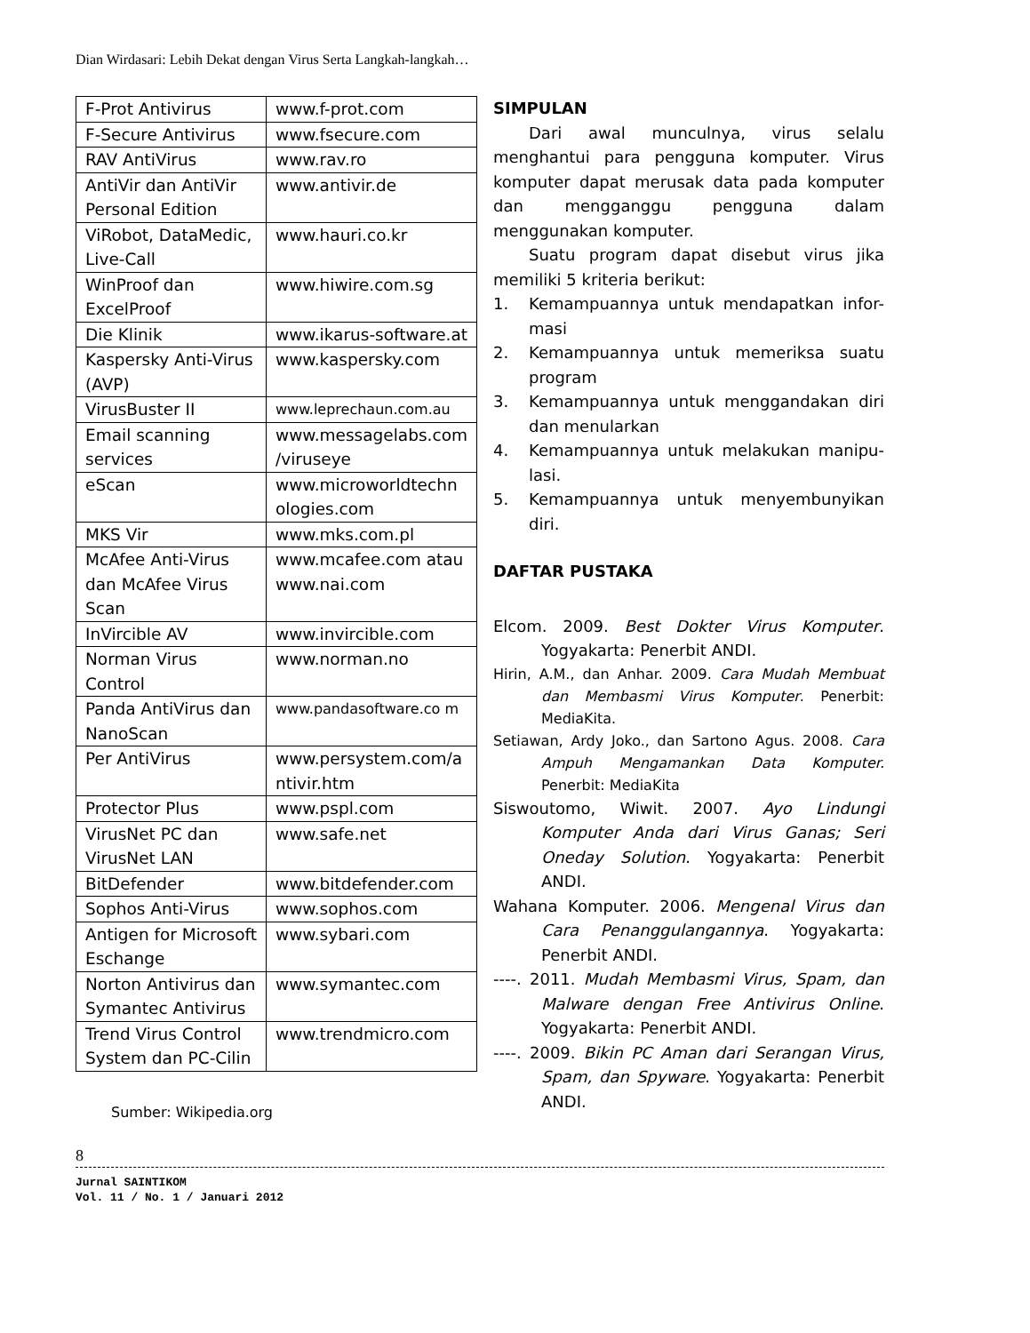Dian Wirdasari: Lebih Dekat dengan Virus Serta Langkah-langkah…
| F-Prot Antivirus | www.f-prot.com |
| F-Secure Antivirus | www.fsecure.com |
| RAV AntiVirus | www.rav.ro |
| AntiVir dan AntiVir Personal Edition | www.antivir.de |
| ViRobot, DataMedic, Live-Call | www.hauri.co.kr |
| WinProof dan ExcelProof | www.hiwire.com.sg |
| Die Klinik | www.ikarus-software.at |
| Kaspersky Anti-Virus (AVP) | www.kaspersky.com |
| VirusBuster II | www.leprechaun.com.au |
| Email scanning services | www.messagelabs.com /viruseye |
| eScan | www.microworldtechn ologies.com |
| MKS Vir | www.mks.com.pl |
| McAfee Anti-Virus dan McAfee Virus Scan | www.mcafee.com atau www.nai.com |
| InVircible AV | www.invircible.com |
| Norman Virus Control | www.norman.no |
| Panda AntiVirus dan NanoScan | www.pandasoftware.co m |
| Per AntiVirus | www.persystem.com/a ntivir.htm |
| Protector Plus | www.pspl.com |
| VirusNet PC dan VirusNet LAN | www.safe.net |
| BitDefender | www.bitdefender.com |
| Sophos Anti-Virus | www.sophos.com |
| Antigen for Microsoft Eschange | www.sybari.com |
| Norton Antivirus dan Symantec Antivirus | www.symantec.com |
| Trend Virus Control System dan PC-Cilin | www.trendmicro.com |
Sumber: Wikipedia.org
SIMPULAN
Dari awal munculnya, virus selalu menghantui para pengguna komputer. Virus komputer dapat merusak data pada komputer dan mengganggu pengguna dalam menggunakan komputer.
Suatu program dapat disebut virus jika memiliki 5 kriteria berikut:
1. Kemampuannya untuk mendapatkan infor-masi
2. Kemampuannya untuk memeriksa suatu program
3. Kemampuannya untuk menggandakan diri dan menularkan
4. Kemampuannya untuk melakukan manipu-lasi.
5. Kemampuannya untuk menyembunyikan diri.
DAFTAR PUSTAKA
Elcom. 2009. Best Dokter Virus Komputer. Yogyakarta: Penerbit ANDI.
Hirin, A.M., dan Anhar. 2009. Cara Mudah Membuat dan Membasmi Virus Komputer. Penerbit: MediaKita.
Setiawan, Ardy Joko., dan Sartono Agus. 2008. Cara Ampuh Mengamankan Data Komputer. Penerbit: MediaKita
Siswoutomo, Wiwit. 2007. Ayo Lindungi Komputer Anda dari Virus Ganas; Seri Oneday Solution. Yogyakarta: Penerbit ANDI.
Wahana Komputer. 2006. Mengenal Virus dan Cara Penanggulangannya. Yogyakarta: Penerbit ANDI.
----. 2011. Mudah Membasmi Virus, Spam, dan Malware dengan Free Antivirus Online. Yogyakarta: Penerbit ANDI.
----. 2009. Bikin PC Aman dari Serangan Virus, Spam, dan Spyware. Yogyakarta: Penerbit ANDI.
8
Jurnal SAINTIKOM
Vol. 11 / No. 1 / Januari 2012